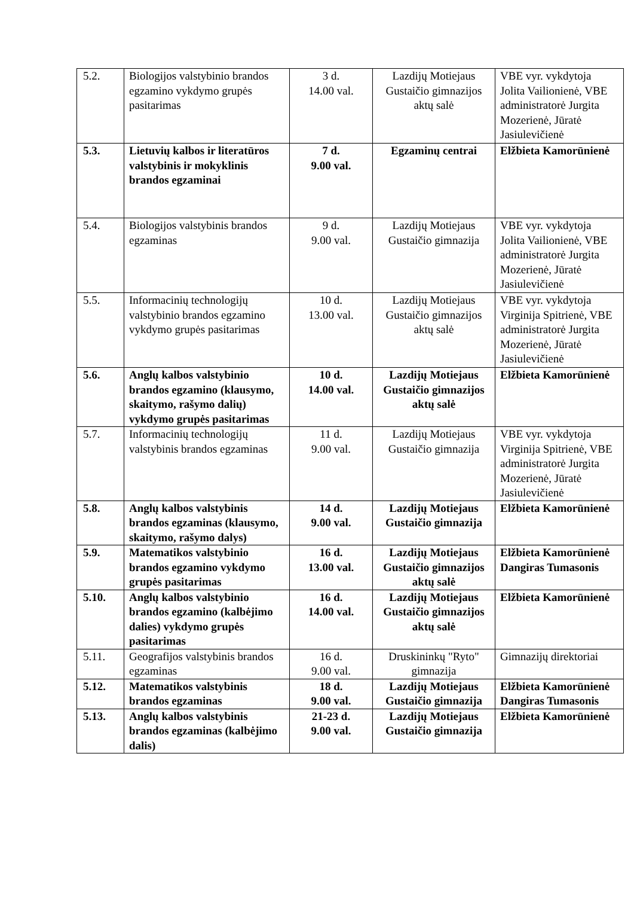| 5.2. | Biologijos valstybinio brandos egzamino vykdymo grupės pasitarimas | 3 d. 14.00 val. | Lazdijų Motiejaus Gustaičio gimnazijos aktų salė | VBE vyr. vykdytoja Jolita Vailionienė, VBE administratorė Jurgita Mozerienė, Jūratė Jasiulevičienė |
| 5.3. | Lietuvių kalbos ir literatūros valstybinis ir mokyklinis brandos egzaminai | 7 d. 9.00 val. | Egzaminų centrai | Elžbieta Kamorūnienė |
| 5.4. | Biologijos valstybinis brandos egzaminas | 9 d. 9.00 val. | Lazdijų Motiejaus Gustaičio gimnazija | VBE vyr. vykdytoja Jolita Vailionienė, VBE administratorė Jurgita Mozerienė, Jūratė Jasiulevičienė |
| 5.5. | Informacinių technologijų valstybinio brandos egzamino vykdymo grupės pasitarimas | 10 d. 13.00 val. | Lazdijų Motiejaus Gustaičio gimnazijos aktų salė | VBE vyr. vykdytoja Virginija Spitrienė, VBE administratorė Jurgita Mozerienė, Jūratė Jasiulevičienė |
| 5.6. | Anglų kalbos valstybinio brandos egzamino (klausymo, skaitymo, rašymo dalių) vykdymo grupės pasitarimas | 10 d. 14.00 val. | Lazdijų Motiejaus Gustaičio gimnazijos aktų salė | Elžbieta Kamorūnienė |
| 5.7. | Informacinių technologijų valstybinis brandos egzaminas | 11 d. 9.00 val. | Lazdijų Motiejaus Gustaičio gimnazija | VBE vyr. vykdytoja Virginija Spitrienė, VBE administratorė Jurgita Mozerienė, Jūratė Jasiulevičienė |
| 5.8. | Anglų kalbos valstybinis brandos egzaminas (klausymo, skaitymo, rašymo dalys) | 14 d. 9.00 val. | Lazdijų Motiejaus Gustaičio gimnazija | Elžbieta Kamorūnienė |
| 5.9. | Matematikos valstybinio brandos egzamino vykdymo grupės pasitarimas | 16 d. 13.00 val. | Lazdijų Motiejaus Gustaičio gimnazijos aktų salė | Elžbieta Kamorūnienė Dangiras Tumasonis |
| 5.10. | Anglų kalbos valstybinio brandos egzamino (kalbėjimo dalies) vykdymo grupės pasitarimas | 16 d. 14.00 val. | Lazdijų Motiejaus Gustaičio gimnazijos aktų salė | Elžbieta Kamorūnienė |
| 5.11. | Geografijos valstybinis brandos egzaminas | 16 d. 9.00 val. | Druskininkų "Ryto" gimnazija | Gimnazijų direktoriai |
| 5.12. | Matematikos valstybinis brandos egzaminas | 18 d. 9.00 val. | Lazdijų Motiejaus Gustaičio gimnazija | Elžbieta Kamorūnienė Dangiras Tumasonis |
| 5.13. | Anglų kalbos valstybinis brandos egzaminas (kalbėjimo dalis) | 21-23 d. 9.00 val. | Lazdijų Motiejaus Gustaičio gimnazija | Elžbieta Kamorūnienė |